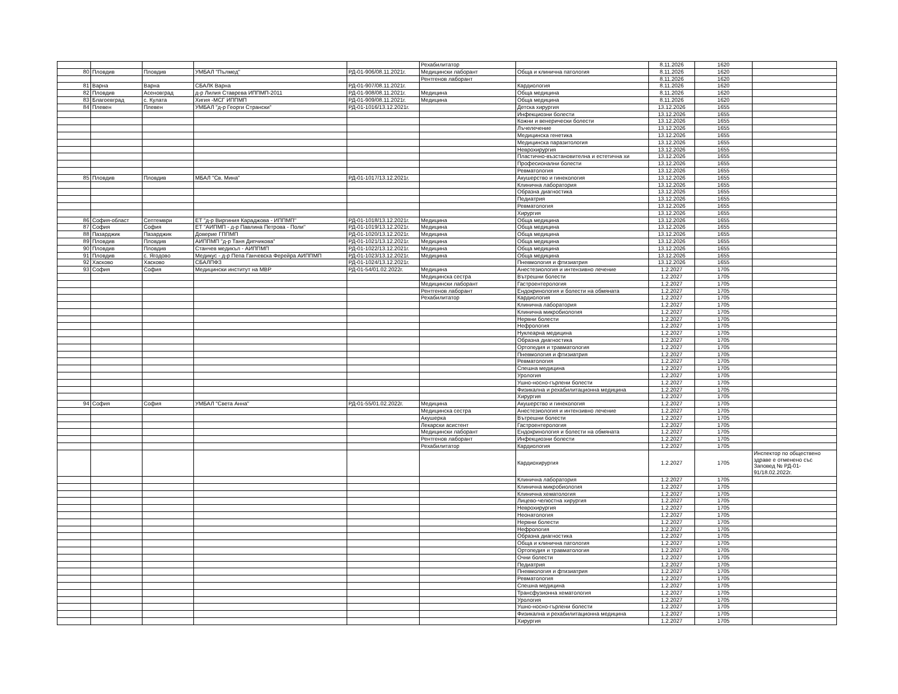| | | | | | Рехабилитатор | | 8.11.2026 | 1620 | |
| 80 | Пловдив | Пловдив | УМБАЛ "Пълмед" | РД-01-906/08.11.2021г. | Медицински лаборант | Обща и клинична патология | 8.11.2026 | 1620 | |
| | | | | | Рентгенов лаборант | | 8.11.2026 | 1620 | |
| 81 | Варна | Варна | СБАЛК Варна | РД-01-907/08.11.2021г. | | Кардиология | 8.11.2026 | 1620 | |
| 82 | Пловдив | Асеновград | д-р Лилия Ставрева ИППМП-2011 | РД-01-908/08.11.2021г. | Медицина | Обща медицина | 8.11.2026 | 1620 | |
| 83 | Благоевград | с. Кулата | Хигия -МСГ ИППМП | РД-01-909/08.11.2021г. | Медицина | Обща медицина | 8.11.2026 | 1620 | |
| 84 | Плевен | Плевен | УМБАЛ "д-р Георги Странски" | РД-01-1016/13.12.2021г. | | Детска хирургия | 13.12.2026 | 1655 | |
| | | | | | | Инфекциозни болести | 13.12.2026 | 1655 | |
| | | | | | | Кожни и венерически болести | 13.12.2026 | 1655 | |
| | | | | | | Лъчелечение | 13.12.2026 | 1655 | |
| | | | | | | Медицинска генетика | 13.12.2026 | 1655 | |
| | | | | | | Медицинска паразитология | 13.12.2026 | 1655 | |
| | | | | | | Неврохирургия | 13.12.2026 | 1655 | |
| | | | | | | Пластично-възстановителна и естетична хи | 13.12.2026 | 1655 | |
| | | | | | | Професионални болести | 13.12.2026 | 1655 | |
| | | | | | | Ревматология | 13.12.2026 | 1655 | |
| 85 | Пловдив | Пловдив | МБАЛ "Св. Мина" | РД-01-1017/13.12.2021г. | | Акушерство и гинекология | 13.12.2026 | 1655 | |
| | | | | | | Клинична лаборатория | 13.12.2026 | 1655 | |
| | | | | | | Образна диагностика | 13.12.2026 | 1655 | |
| | | | | | | Педиатрия | 13.12.2026 | 1655 | |
| | | | | | | Ревматология | 13.12.2026 | 1655 | |
| | | | | | | Хирургия | 13.12.2026 | 1655 | |
| 86 | София-област | Септември | ЕТ "д-р Виргиния Караджова - ИППМП" | РД-01-1018/13.12.2021г. | Медицина | Обща медицина | 13.12.2026 | 1655 | |
| 87 | София | София | ЕТ "АИПМП - д-р Павлина Петрова - Поли" | РД-01-1019/13.12.2021г. | Медицина | Обща медицина | 13.12.2026 | 1655 | |
| 88 | Пазарджик | Пазарджик | Доверие ГППМП | РД-01-1020/13.12.2021г. | Медицина | Обща медицина | 13.12.2026 | 1655 | |
| 89 | Пловдив | Пловдив | АИППМП "д-р Таня Дипчикова" | РД-01-1021/13.12.2021г. | Медицина | Обща медицина | 13.12.2026 | 1655 | |
| 90 | Пловдив | Пловдив | Станчев медикъл - АИППМП | РД-01-1022/13.12.2021г. | Медицина | Обща медицина | 13.12.2026 | 1655 | |
| 91 | Пловдив | с. Ягодово | Медикус - д-р Пепа Ганчевска Ферейра АИППМП | РД-01-1023/13.12.2021г. | Медицина | Обща медицина | 13.12.2026 | 1655 | |
| 92 | Хасково | Хасково | СБАЛПФЗ | РД-01-1024/13.12.2021г. | | Пневмология и фтизиатрия | 13.12.2026 | 1655 | |
| 93 | София | София | Медицински институт на МВР | РД-01-54/01.02.2022г. | Медицина | Анестезиология и интензивно лечение | 1.2.2027 | 1705 | |
| | | | | | Медицинска сестра | Вътрешни болести | 1.2.2027 | 1705 | |
| | | | | | Медицински лаборант | Гастроентерология | 1.2.2027 | 1705 | |
| | | | | | Рентгенов лаборант | Ендокринология и болести на обмяната | 1.2.2027 | 1705 | |
| | | | | | Рехабилитатор | Кардиология | 1.2.2027 | 1705 | |
| | | | | | | Клинична лаборатория | 1.2.2027 | 1705 | |
| | | | | | | Клинична микробиология | 1.2.2027 | 1705 | |
| | | | | | | Нервни болести | 1.2.2027 | 1705 | |
| | | | | | | Нефрология | 1.2.2027 | 1705 | |
| | | | | | | Нуклеарна медицина | 1.2.2027 | 1705 | |
| | | | | | | Образна диагностика | 1.2.2027 | 1705 | |
| | | | | | | Ортопедия и травматология | 1.2.2027 | 1705 | |
| | | | | | | Пневмология и фтизиатрия | 1.2.2027 | 1705 | |
| | | | | | | Ревматология | 1.2.2027 | 1705 | |
| | | | | | | Спешна медицина | 1.2.2027 | 1705 | |
| | | | | | | Урология | 1.2.2027 | 1705 | |
| | | | | | | Ушно-носно-гърлени болести | 1.2.2027 | 1705 | |
| | | | | | | Физикална и рехабилитационна медицина | 1.2.2027 | 1705 | |
| | | | | | | Хирургия | 1.2.2027 | 1705 | |
| 94 | София | София | УМБАЛ "Света Анна" | РД-01-55/01.02.2022г. | Медицина | Акушерство и гинекология | 1.2.2027 | 1705 | |
| | | | | | Медицинска сестра | Анестезиология и интензивно лечение | 1.2.2027 | 1705 | |
| | | | | | Акушерка | Вътрешни болести | 1.2.2027 | 1705 | |
| | | | | | Лекарски асистент | Гастроентерология | 1.2.2027 | 1705 | |
| | | | | | Медицински лаборант | Ендокринология и болести на обмяната | 1.2.2027 | 1705 | |
| | | | | | Рентгенов лаборант | Инфекциозни болести | 1.2.2027 | 1705 | |
| | | | | | Рехабилитатор | Кардиология | 1.2.2027 | 1705 | |
| | | | | | | Кардиохирургия | 1.2.2027 | 1705 | Инспектор по обществено здраве е отменено със Заповед № РД-01-91/18.02.2022г. |
| | | | | | | Клинична лаборатория | 1.2.2027 | 1705 | |
| | | | | | | Клинична микробиология | 1.2.2027 | 1705 | |
| | | | | | | Клинична хематология | 1.2.2027 | 1705 | |
| | | | | | | Лицево-челюстна хирургия | 1.2.2027 | 1705 | |
| | | | | | | Неврохирургия | 1.2.2027 | 1705 | |
| | | | | | | Неонатология | 1.2.2027 | 1705 | |
| | | | | | | Нервни болести | 1.2.2027 | 1705 | |
| | | | | | | Нефрология | 1.2.2027 | 1705 | |
| | | | | | | Образна диагностика | 1.2.2027 | 1705 | |
| | | | | | | Обща и клинична патология | 1.2.2027 | 1705 | |
| | | | | | | Ортопедия и травматология | 1.2.2027 | 1705 | |
| | | | | | | Очни болести | 1.2.2027 | 1705 | |
| | | | | | | Педиатрия | 1.2.2027 | 1705 | |
| | | | | | | Пневмология и фтизиатрия | 1.2.2027 | 1705 | |
| | | | | | | Ревматология | 1.2.2027 | 1705 | |
| | | | | | | Спешна медицина | 1.2.2027 | 1705 | |
| | | | | | | Трансфузионна хематология | 1.2.2027 | 1705 | |
| | | | | | | Урология | 1.2.2027 | 1705 | |
| | | | | | | Ушно-носно-гърлени болести | 1.2.2027 | 1705 | |
| | | | | | | Физикална и рехабилитационна медицина | 1.2.2027 | 1705 | |
| | | | | | | Хирургия | 1.2.2027 | 1705 | |